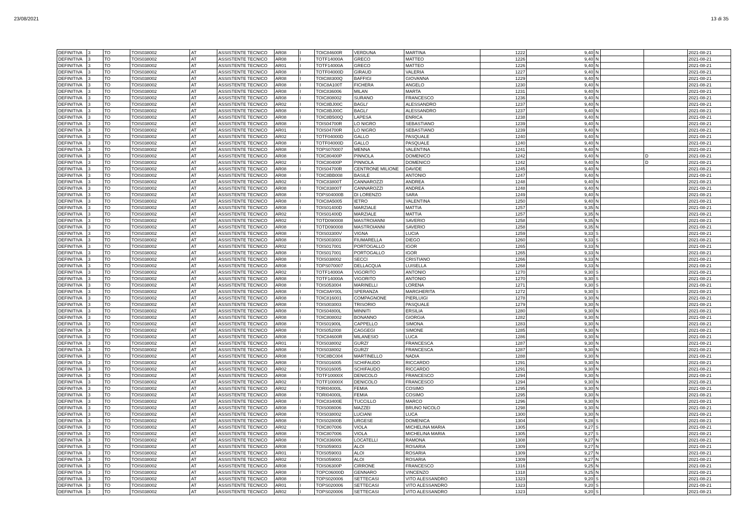23/08/2021 13 di 35
| DEFINITIVA | 3 | TO | TOIS038002 | AT | ASSISTENTE TECNICO | AR08 | I | TOIC84600R | VERDUNA | MARTINA | 1222 | 9,40 | N | | | 2021-08-21 |
| DEFINITIVA | 3 | TO | TOIS038002 | AT | ASSISTENTE TECNICO | AR08 | I | TOTF14000A | GRECO | MATTEO | 1226 | 9,40 | N | | | 2021-08-21 |
| DEFINITIVA | 3 | TO | TOIS038002 | AT | ASSISTENTE TECNICO | AR01 | I | TOTF14000A | GRECO | MATTEO | 1226 | 9,40 | N | | | 2021-08-21 |
| DEFINITIVA | 3 | TO | TOIS038002 | AT | ASSISTENTE TECNICO | AR08 | I | TOTF04000D | GIRAUD | VALERIA | 1227 | 9,40 | N | | | 2021-08-21 |
| DEFINITIVA | 3 | TO | TOIS038002 | AT | ASSISTENTE TECNICO | AR08 | I | TOIC88300Q | BAFFIGI | GIOVANNA | 1229 | 9,40 | N | | | 2021-08-21 |
| DEFINITIVA | 3 | TO | TOIS038002 | AT | ASSISTENTE TECNICO | AR08 | I | TOIC8A100T | FICHERA | ANGELO | 1230 | 9,40 | N | | | 2021-08-21 |
| DEFINITIVA | 3 | TO | TOIS038002 | AT | ASSISTENTE TECNICO | AR08 | I | TOIC836006 | MILAN | MARTA | 1231 | 9,40 | N | | | 2021-08-21 |
| DEFINITIVA | 3 | TO | TOIS038002 | AT | ASSISTENTE TECNICO | AR08 | I | TOIC808002 | SURANO | FRANCESCO | 1236 | 9,40 | N | | | 2021-08-21 |
| DEFINITIVA | 3 | TO | TOIS038002 | AT | ASSISTENTE TECNICO | AR02 | I | TOIC8BJ00C | BAGLI' | ALESSANDRO | 1237 | 9,40 | N | | | 2021-08-21 |
| DEFINITIVA | 3 | TO | TOIS038002 | AT | ASSISTENTE TECNICO | AR08 | I | TOIC8BJ00C | BAGLI' | ALESSANDRO | 1237 | 9,40 | N | | | 2021-08-21 |
| DEFINITIVA | 3 | TO | TOIS038002 | AT | ASSISTENTE TECNICO | AR08 | I | TOIC8B500Q | LAPESA | ENRICA | 1238 | 9,40 | N | | | 2021-08-21 |
| DEFINITIVA | 3 | TO | TOIS038002 | AT | ASSISTENTE TECNICO | AR08 | I | TOIS04700R | LO NIGRO | SEBASTIANO | 1239 | 9,40 | N | | | 2021-08-21 |
| DEFINITIVA | 3 | TO | TOIS038002 | AT | ASSISTENTE TECNICO | AR01 | I | TOIS04700R | LO NIGRO | SEBASTIANO | 1239 | 9,40 | N | | | 2021-08-21 |
| DEFINITIVA | 3 | TO | TOIS038002 | AT | ASSISTENTE TECNICO | AR02 | I | TOTF04000D | GALLO | PASQUALE | 1240 | 9,40 | N | | | 2021-08-21 |
| DEFINITIVA | 3 | TO | TOIS038002 | AT | ASSISTENTE TECNICO | AR08 | I | TOTF04000D | GALLO | PASQUALE | 1240 | 9,40 | N | | | 2021-08-21 |
| DEFINITIVA | 3 | TO | TOIS038002 | AT | ASSISTENTE TECNICO | AR08 | I | TOPS070007 | MENNA | VALENTINA | 1241 | 9,40 | N | | | 2021-08-21 |
| DEFINITIVA | 3 | TO | TOIS038002 | AT | ASSISTENTE TECNICO | AR08 | I | TOIC80400P | PINNOLA | DOMENICO | 1242 | 9,40 | N | | D | 2021-08-21 |
| DEFINITIVA | 3 | TO | TOIS038002 | AT | ASSISTENTE TECNICO | AR02 | I | TOIC80400P | PINNOLA | DOMENICO | 1242 | 9,40 | N | | D | 2021-08-21 |
| DEFINITIVA | 3 | TO | TOIS038002 | AT | ASSISTENTE TECNICO | AR08 | I | TOIS04700R | CENTRONE MILIONE | DAVIDE | 1245 | 9,40 | N | | | 2021-08-21 |
| DEFINITIVA | 3 | TO | TOIS038002 | AT | ASSISTENTE TECNICO | AR08 | I | TOIC8BB008 | BASILE | ANTONIO | 1247 | 9,40 | N | | | 2021-08-21 |
| DEFINITIVA | 3 | TO | TOIS038002 | AT | ASSISTENTE TECNICO | AR02 | I | TOIC83800T | CANNAROZZI | ANDREA | 1248 | 9,40 | N | | | 2021-08-21 |
| DEFINITIVA | 3 | TO | TOIS038002 | AT | ASSISTENTE TECNICO | AR08 | I | TOIC83800T | CANNAROZZI | ANDREA | 1248 | 9,40 | N | | | 2021-08-21 |
| DEFINITIVA | 3 | TO | TOIS038002 | AT | ASSISTENTE TECNICO | AR08 | I | TOPS04000B | DI LORENZO | SARA | 1249 | 9,40 | N | | | 2021-08-21 |
| DEFINITIVA | 3 | TO | TOIS038002 | AT | ASSISTENTE TECNICO | AR08 | I | TOIC8A5005 | IETRO | VALENTINA | 1250 | 9,40 | N | | | 2021-08-21 |
| DEFINITIVA | 3 | TO | TOIS038002 | AT | ASSISTENTE TECNICO | AR08 | I | TOIS01400D | MARZIALE | MATTIA | 1257 | 9,35 | N | | | 2021-08-21 |
| DEFINITIVA | 3 | TO | TOIS038002 | AT | ASSISTENTE TECNICO | AR02 | I | TOIS01400D | MARZIALE | MATTIA | 1257 | 9,35 | N | | | 2021-08-21 |
| DEFINITIVA | 3 | TO | TOIS038002 | AT | ASSISTENTE TECNICO | AR02 | I | TOTD090008 | MASTROIANNI | SAVERIO | 1258 | 9,35 | N | | | 2021-08-21 |
| DEFINITIVA | 3 | TO | TOIS038002 | AT | ASSISTENTE TECNICO | AR08 | I | TOTD090008 | MASTROIANNI | SAVERIO | 1258 | 9,35 | N | | | 2021-08-21 |
| DEFINITIVA | 3 | TO | TOIS038002 | AT | ASSISTENTE TECNICO | AR08 | I | TOIS03300V | VIGNA | LUCIA | 1259 | 9,33 | S | | | 2021-08-21 |
| DEFINITIVA | 3 | TO | TOIS038002 | AT | ASSISTENTE TECNICO | AR08 | I | TOIS003003 | FIUMARELLA | DIEGO | 1260 | 9,33 | S | | | 2021-08-21 |
| DEFINITIVA | 3 | TO | TOIS038002 | AT | ASSISTENTE TECNICO | AR02 | I | TOIS017001 | PORTOGALLO | IGOR | 1265 | 9,33 | N | | | 2021-08-21 |
| DEFINITIVA | 3 | TO | TOIS038002 | AT | ASSISTENTE TECNICO | AR08 | I | TOIS017001 | PORTOGALLO | IGOR | 1265 | 9,33 | N | | | 2021-08-21 |
| DEFINITIVA | 3 | TO | TOIS038002 | AT | ASSISTENTE TECNICO | AR08 | I | TOIS038002 | SECCI | CRISTIANO | 1266 | 9,33 | N | | | 2021-08-21 |
| DEFINITIVA | 3 | TO | TOIS038002 | AT | ASSISTENTE TECNICO | AR08 | I | TOPS070007 | DELLACQUA | LUISELLA | 1268 | 9,33 | N | | | 2021-08-21 |
| DEFINITIVA | 3 | TO | TOIS038002 | AT | ASSISTENTE TECNICO | AR02 | I | TOTF14000A | VIGORITO | ANTONIO | 1270 | 9,30 | S | | | 2021-08-21 |
| DEFINITIVA | 3 | TO | TOIS038002 | AT | ASSISTENTE TECNICO | AR08 | I | TOTF14000A | VIGORITO | ANTONIO | 1270 | 9,30 | S | | | 2021-08-21 |
| DEFINITIVA | 3 | TO | TOIS038002 | AT | ASSISTENTE TECNICO | AR08 | I | TOIS053004 | MARINELLI | LORENA | 1271 | 9,30 | S | | | 2021-08-21 |
| DEFINITIVA | 3 | TO | TOIS038002 | AT | ASSISTENTE TECNICO | AR08 | I | TOIC8AY00L | SPERANZA | MARGHERITA | 1272 | 9,30 | S | | | 2021-08-21 |
| DEFINITIVA | 3 | TO | TOIS038002 | AT | ASSISTENTE TECNICO | AR08 | I | TOIC816001 | COMPAGNONE | PIERLUIGI | 1278 | 9,30 | N | | | 2021-08-21 |
| DEFINITIVA | 3 | TO | TOIS038002 | AT | ASSISTENTE TECNICO | AR08 | I | TOIS003003 | TRISORIO | PASQUALE | 1279 | 9,30 | N | | | 2021-08-21 |
| DEFINITIVA | 3 | TO | TOIS038002 | AT | ASSISTENTE TECNICO | AR08 | I | TOIS04800L | MINNITI | ERSILIA | 1280 | 9,30 | N | | | 2021-08-21 |
| DEFINITIVA | 3 | TO | TOIS038002 | AT | ASSISTENTE TECNICO | AR08 | I | TOIC808002 | BONANNO | GIORGIA | 1282 | 9,30 | N | | | 2021-08-21 |
| DEFINITIVA | 3 | TO | TOIS038002 | AT | ASSISTENTE TECNICO | AR08 | I | TOIS01900L | CAPPELLO | SIMONA | 1283 | 9,30 | N | | | 2021-08-21 |
| DEFINITIVA | 3 | TO | TOIS038002 | AT | ASSISTENTE TECNICO | AR08 | I | TOIS052008 | CAGGEGI | SIMONE | 1285 | 9,30 | N | | | 2021-08-21 |
| DEFINITIVA | 3 | TO | TOIS038002 | AT | ASSISTENTE TECNICO | AR08 | I | TOIC84600R | MILANESIO | LUCA | 1286 | 9,30 | N | | | 2021-08-21 |
| DEFINITIVA | 3 | TO | TOIS038002 | AT | ASSISTENTE TECNICO | AR01 | I | TOIS038002 | GURZI' | FRANCESCA | 1287 | 9,30 | N | | | 2021-08-21 |
| DEFINITIVA | 3 | TO | TOIS038002 | AT | ASSISTENTE TECNICO | AR08 | I | TOIS038002 | GURZI' | FRANCESCA | 1287 | 9,30 | N | | | 2021-08-21 |
| DEFINITIVA | 3 | TO | TOIS038002 | AT | ASSISTENTE TECNICO | AR08 | I | TOIC8BC004 | MARTINELLO | NADIA | 1288 | 9,30 | N | | | 2021-08-21 |
| DEFINITIVA | 3 | TO | TOIS038002 | AT | ASSISTENTE TECNICO | AR08 | I | TOIS016005 | SCHIFAUDO | RICCARDO | 1291 | 9,30 | N | | | 2021-08-21 |
| DEFINITIVA | 3 | TO | TOIS038002 | AT | ASSISTENTE TECNICO | AR02 | I | TOIS016005 | SCHIFAUDO | RICCARDO | 1291 | 9,30 | N | | | 2021-08-21 |
| DEFINITIVA | 3 | TO | TOIS038002 | AT | ASSISTENTE TECNICO | AR08 | I | TOTF10000X | DENICOLO | FRANCESCO | 1294 | 9,30 | N | | | 2021-08-21 |
| DEFINITIVA | 3 | TO | TOIS038002 | AT | ASSISTENTE TECNICO | AR02 | I | TOTF10000X | DENICOLO | FRANCESCO | 1294 | 9,30 | N | | | 2021-08-21 |
| DEFINITIVA | 3 | TO | TOIS038002 | AT | ASSISTENTE TECNICO | AR02 | I | TORI04000L | FEMIA | COSIMO | 1295 | 9,30 | N | | | 2021-08-21 |
| DEFINITIVA | 3 | TO | TOIS038002 | AT | ASSISTENTE TECNICO | AR08 | I | TORI04000L | FEMIA | COSIMO | 1295 | 9,30 | N | | | 2021-08-21 |
| DEFINITIVA | 3 | TO | TOIS038002 | AT | ASSISTENTE TECNICO | AR08 | I | TOIC83400E | TUCCILLO | MARCO | 1296 | 9,30 | N | | | 2021-08-21 |
| DEFINITIVA | 3 | TO | TOIS038002 | AT | ASSISTENTE TECNICO | AR08 | I | TOIS008006 | MAZZEI | BRUNO NICOLO | 1298 | 9,30 | N | | | 2021-08-21 |
| DEFINITIVA | 3 | TO | TOIS038002 | AT | ASSISTENTE TECNICO | AR08 | I | TOIS038002 | LUCIANI | LUCA | 1300 | 9,30 | N | | | 2021-08-21 |
| DEFINITIVA | 3 | TO | TOIS038002 | AT | ASSISTENTE TECNICO | AR08 | I | TOIS02800B | URGESE | DOMENICA | 1304 | 9,28 | S | | | 2021-08-21 |
| DEFINITIVA | 3 | TO | TOIS038002 | AT | ASSISTENTE TECNICO | AR02 | I | TOIC807006 | VIOLA | MICHELINA MARIA | 1305 | 9,27 | S | | | 2021-08-21 |
| DEFINITIVA | 3 | TO | TOIS038002 | AT | ASSISTENTE TECNICO | AR08 | I | TOIC807006 | VIOLA | MICHELINA MARIA | 1305 | 9,27 | S | | | 2021-08-21 |
| DEFINITIVA | 3 | TO | TOIS038002 | AT | ASSISTENTE TECNICO | AR08 | I | TOIC836006 | LOCATELLI | RAMONA | 1308 | 9,27 | N | | | 2021-08-21 |
| DEFINITIVA | 3 | TO | TOIS038002 | AT | ASSISTENTE TECNICO | AR08 | I | TOIS059003 | ALOI | ROSARIA | 1309 | 9,27 | N | | | 2021-08-21 |
| DEFINITIVA | 3 | TO | TOIS038002 | AT | ASSISTENTE TECNICO | AR01 | I | TOIS059003 | ALOI | ROSARIA | 1309 | 9,27 | N | | | 2021-08-21 |
| DEFINITIVA | 3 | TO | TOIS038002 | AT | ASSISTENTE TECNICO | AR02 | I | TOIS059003 | ALOI | ROSARIA | 1309 | 9,27 | N | | | 2021-08-21 |
| DEFINITIVA | 3 | TO | TOIS038002 | AT | ASSISTENTE TECNICO | AR08 | I | TOIS06300P | CIRRONE | FRANCESCO | 1316 | 9,25 | N | | | 2021-08-21 |
| DEFINITIVA | 3 | TO | TOIS038002 | AT | ASSISTENTE TECNICO | AR08 | I | TOPC06000D | GENNARO | VINCENZO | 1318 | 9,25 | N | | | 2021-08-21 |
| DEFINITIVA | 3 | TO | TOIS038002 | AT | ASSISTENTE TECNICO | AR08 | I | TOPS020006 | SETTECASI | VITO ALESSANDRO | 1323 | 9,20 | S | | | 2021-08-21 |
| DEFINITIVA | 3 | TO | TOIS038002 | AT | ASSISTENTE TECNICO | AR01 | I | TOPS020006 | SETTECASI | VITO ALESSANDRO | 1323 | 9,20 | S | | | 2021-08-21 |
| DEFINITIVA | 3 | TO | TOIS038002 | AT | ASSISTENTE TECNICO | AR02 | I | TOPS020006 | SETTECASI | VITO ALESSANDRO | 1323 | 9,20 | S | | | 2021-08-21 |